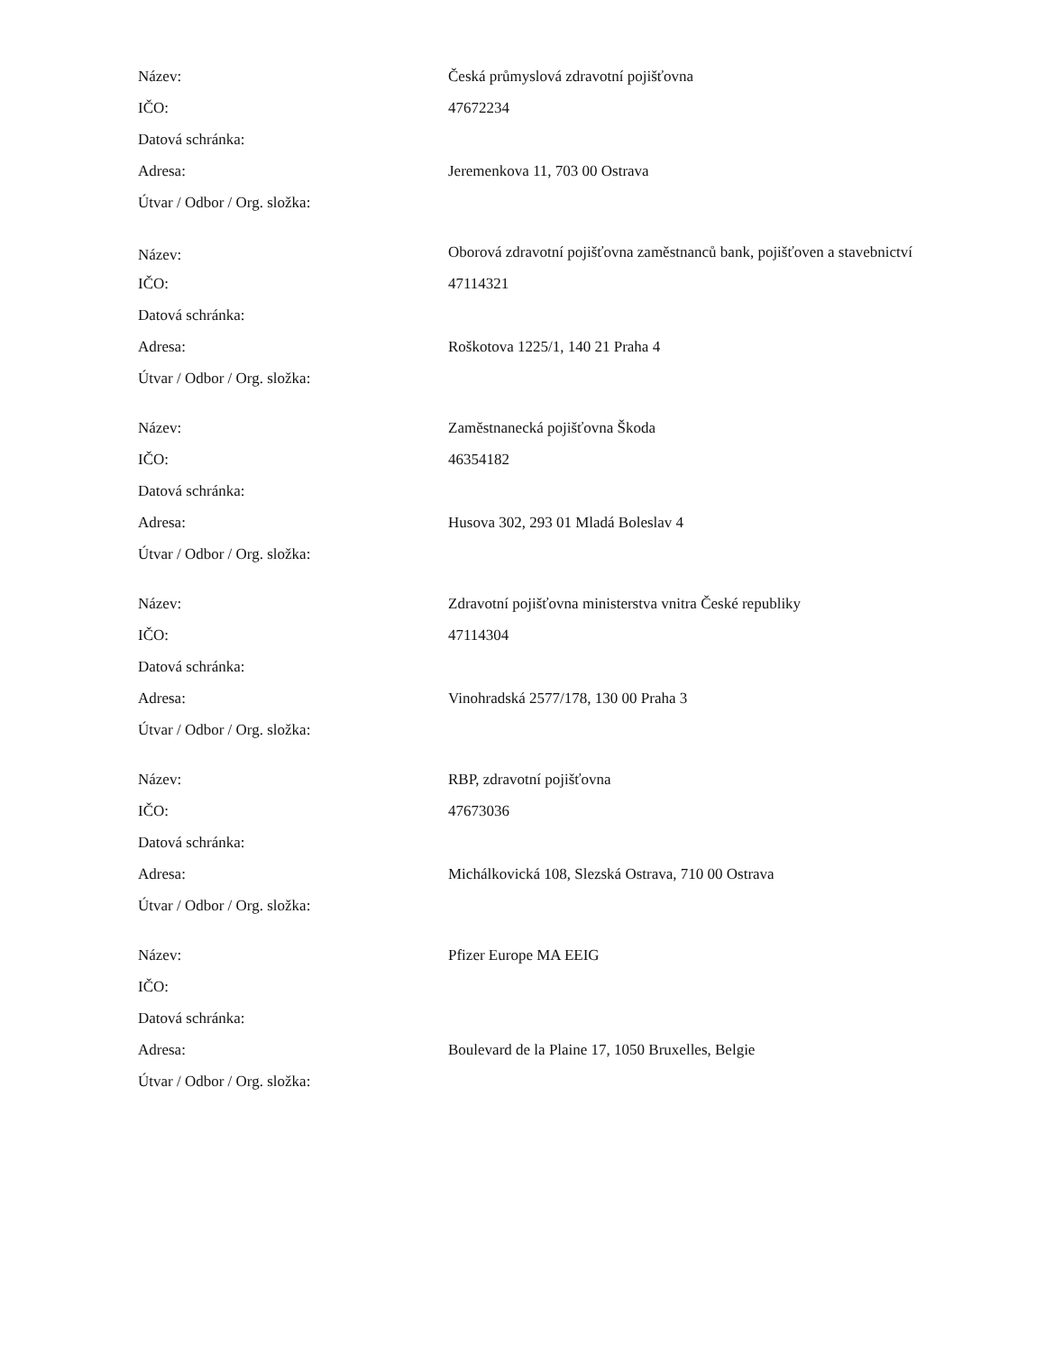| Název: | Česká průmyslová zdravotní pojišťovna |
| IČO: | 47672234 |
| Datová schránka: | |
| Adresa: | Jeremenkova 11, 703 00 Ostrava |
| Útvar / Odbor / Org. složka: | |
| Název: | Oborová zdravotní pojišťovna zaměstnanců bank, pojišťoven a stavebnictví |
| IČO: | 47114321 |
| Datová schránka: | |
| Adresa: | Roškotova 1225/1, 140 21 Praha 4 |
| Útvar / Odbor / Org. složka: | |
| Název: | Zaměstnanecká pojišťovna Škoda |
| IČO: | 46354182 |
| Datová schránka: | |
| Adresa: | Husova 302, 293 01 Mladá Boleslav 4 |
| Útvar / Odbor / Org. složka: | |
| Název: | Zdravotní pojišťovna ministerstva vnitra České republiky |
| IČO: | 47114304 |
| Datová schránka: | |
| Adresa: | Vinohradská 2577/178, 130 00 Praha 3 |
| Útvar / Odbor / Org. složka: | |
| Název: | RBP, zdravotní pojišťovna |
| IČO: | 47673036 |
| Datová schránka: | |
| Adresa: | Michálkovická 108, Slezská Ostrava, 710 00 Ostrava |
| Útvar / Odbor / Org. složka: | |
| Název: | Pfizer Europe MA EEIG |
| IČO: | |
| Datová schránka: | |
| Adresa: | Boulevard de la Plaine 17, 1050 Bruxelles, Belgie |
| Útvar / Odbor / Org. složka: | |